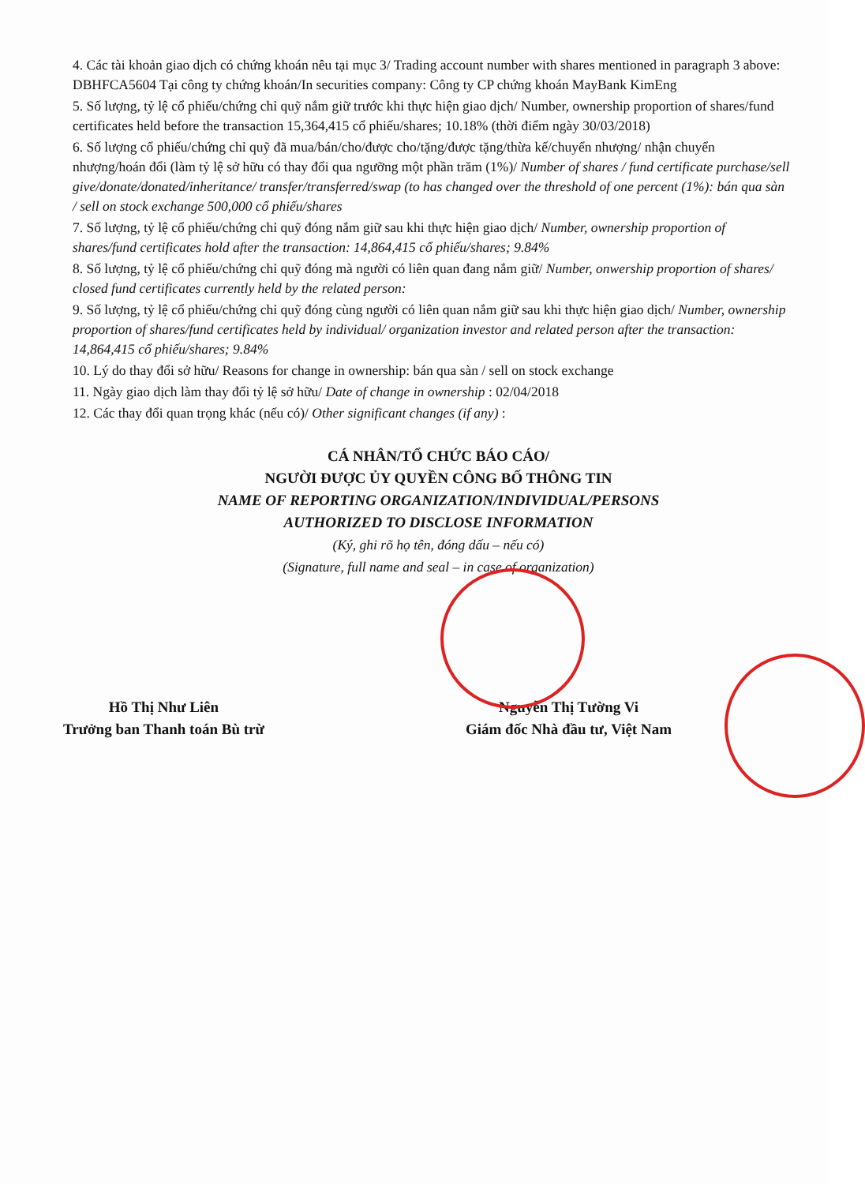4. Các tài khoản giao dịch có chứng khoán nêu tại mục 3/ Trading account number with shares mentioned in paragraph 3 above: DBHFCA5604 Tại công ty chứng khoán/In securities company: Công ty CP chứng khoán MayBank KimEng
5. Số lượng, tỷ lệ cổ phiếu/chứng chỉ quỹ nắm giữ trước khi thực hiện giao dịch/ Number, ownership proportion of shares/fund certificates held before the transaction 15,364,415 cổ phiếu/shares; 10.18% (thời điểm ngày 30/03/2018)
6. Số lượng cổ phiếu/chứng chỉ quỹ đã mua/bán/cho/được cho/tặng/được tặng/thừa kế/chuyển nhượng/ nhận chuyển nhượng/hoán đổi (làm tỷ lệ sở hữu có thay đổi qua ngưỡng một phần trăm (1%)/ Number of shares / fund certificate purchase/sell give/donate/donated/inheritance/ transfer/transferred/swap (to has changed over the threshold of one percent (1%): bán qua sàn / sell on stock exchange 500,000 cổ phiếu/shares
7. Số lượng, tỷ lệ cổ phiếu/chứng chỉ quỹ đóng nắm giữ sau khi thực hiện giao dịch/ Number, ownership proportion of shares/fund certificates hold after the transaction: 14,864,415 cổ phiếu/shares; 9.84%
8. Số lượng, tỷ lệ cổ phiếu/chứng chỉ quỹ đóng mà người có liên quan đang nắm giữ/ Number, onwership proportion of shares/ closed fund certificates currently held by the related person:
9. Số lượng, tỷ lệ cổ phiếu/chứng chỉ quỹ đóng cùng người có liên quan nắm giữ sau khi thực hiện giao dịch/ Number, ownership proportion of shares/fund certificates held by individual/ organization investor and related person after the transaction: 14,864,415 cổ phiếu/shares; 9.84%
10. Lý do thay đổi sở hữu/ Reasons for change in ownership: bán qua sàn / sell on stock exchange
11. Ngày giao dịch làm thay đổi tỷ lệ sở hữu/ Date of change in ownership : 02/04/2018
12. Các thay đổi quan trọng khác (nếu có)/ Other significant changes (if any) :
CÁ NHÂN/TỔ CHỨC BÁO CÁO/
NGƯỜI ĐƯỢC ỦY QUYỀN CÔNG BỐ THÔNG TIN
NAME OF REPORTING ORGANIZATION/INDIVIDUAL/PERSONS
AUTHORIZED TO DISCLOSE INFORMATION
(Ký, ghi rõ họ tên, đóng dấu – nếu có)
(Signature, full name and seal – in case of organization)
Hồ Thị Như Liên
Trưởng ban Thanh toán Bù trừ
Nguyễn Thị Tường Vi
Giám đốc Nhà đầu tư, Việt Nam